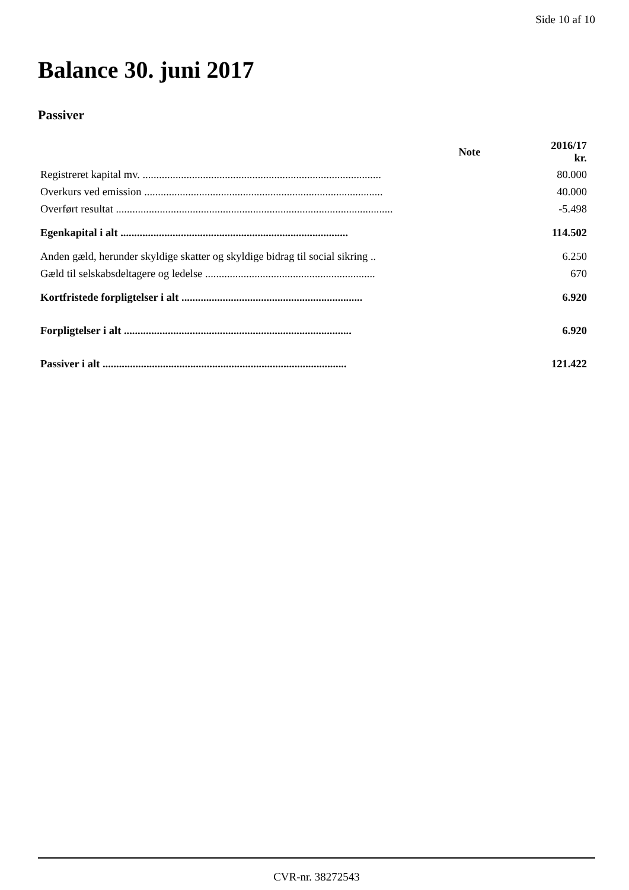Side 10 af 10
Balance 30. juni 2017
Passiver
| | Note | 2016/17 kr. |
| --- | --- | --- |
| Registreret kapital mv. ....................................................................................... | | 80.000 |
| Overkurs ved emission ....................................................................................... | | 40.000 |
| Overført resultat ..................................................................................................... | | -5.498 |
| Egenkapital i alt ................................................................................... | | 114.502 |
| Anden gæld, herunder skyldige skatter og skyldige bidrag til social sikring .. | | 6.250 |
| Gæld til selskabsdeltagere og ledelse .............................................................. | | 670 |
| Kortfristede forpligtelser i alt .................................................................. | | 6.920 |
| Forpligtelser i alt ................................................................................... | | 6.920 |
| Passiver i alt ......................................................................................... | | 121.422 |
CVR-nr. 38272543